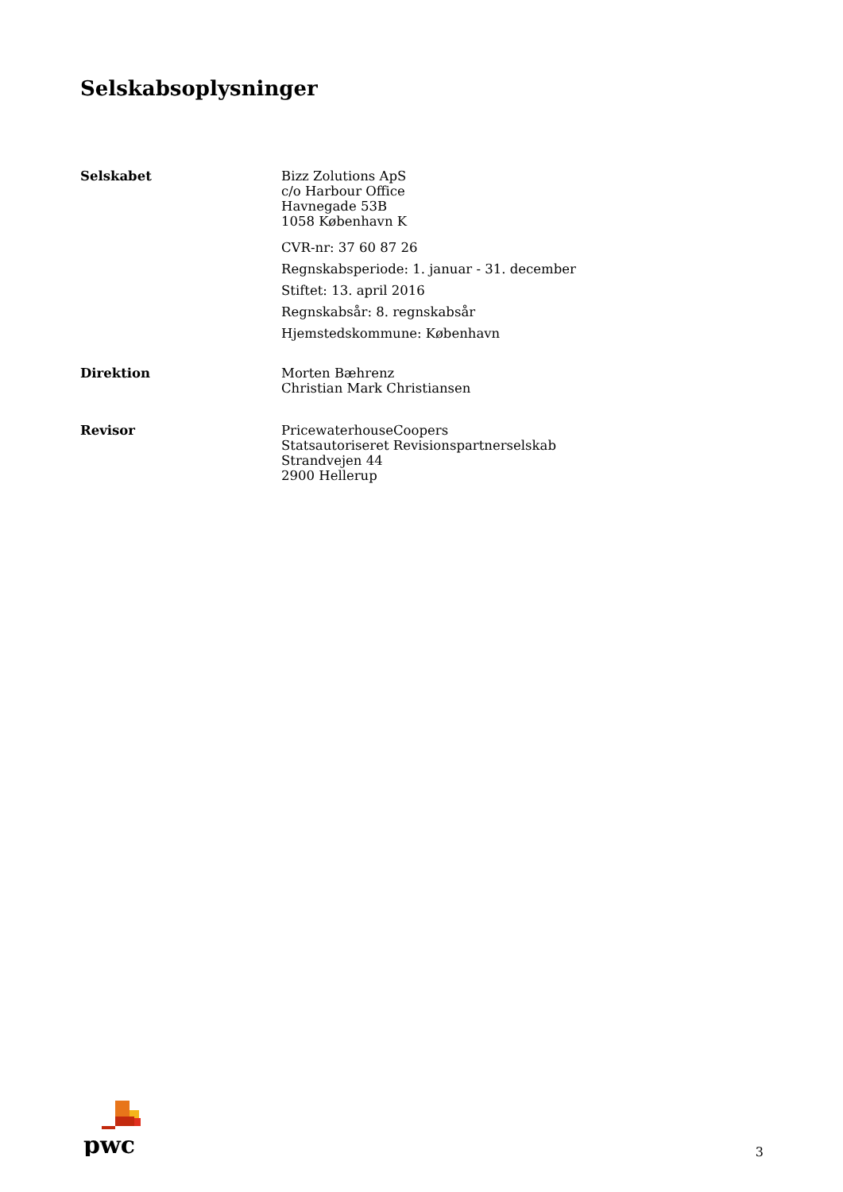Selskabsoplysninger
Selskabet Bizz Zolutions ApS
c/o Harbour Office
Havnegade 53B
1058 København K
CVR-nr: 37 60 87 26
Regnskabsperiode: 1. januar - 31. december
Stiftet: 13. april 2016
Regnskabsår: 8. regnskabsår
Hjemstedskommune: København
Direktion Morten Bæhrenz
Christian Mark Christiansen
Revisor PricewaterhouseCoopers
Statsautoriseret Revisionspartnerselskab
Strandvejen 44
2900 Hellerup
pwc
3